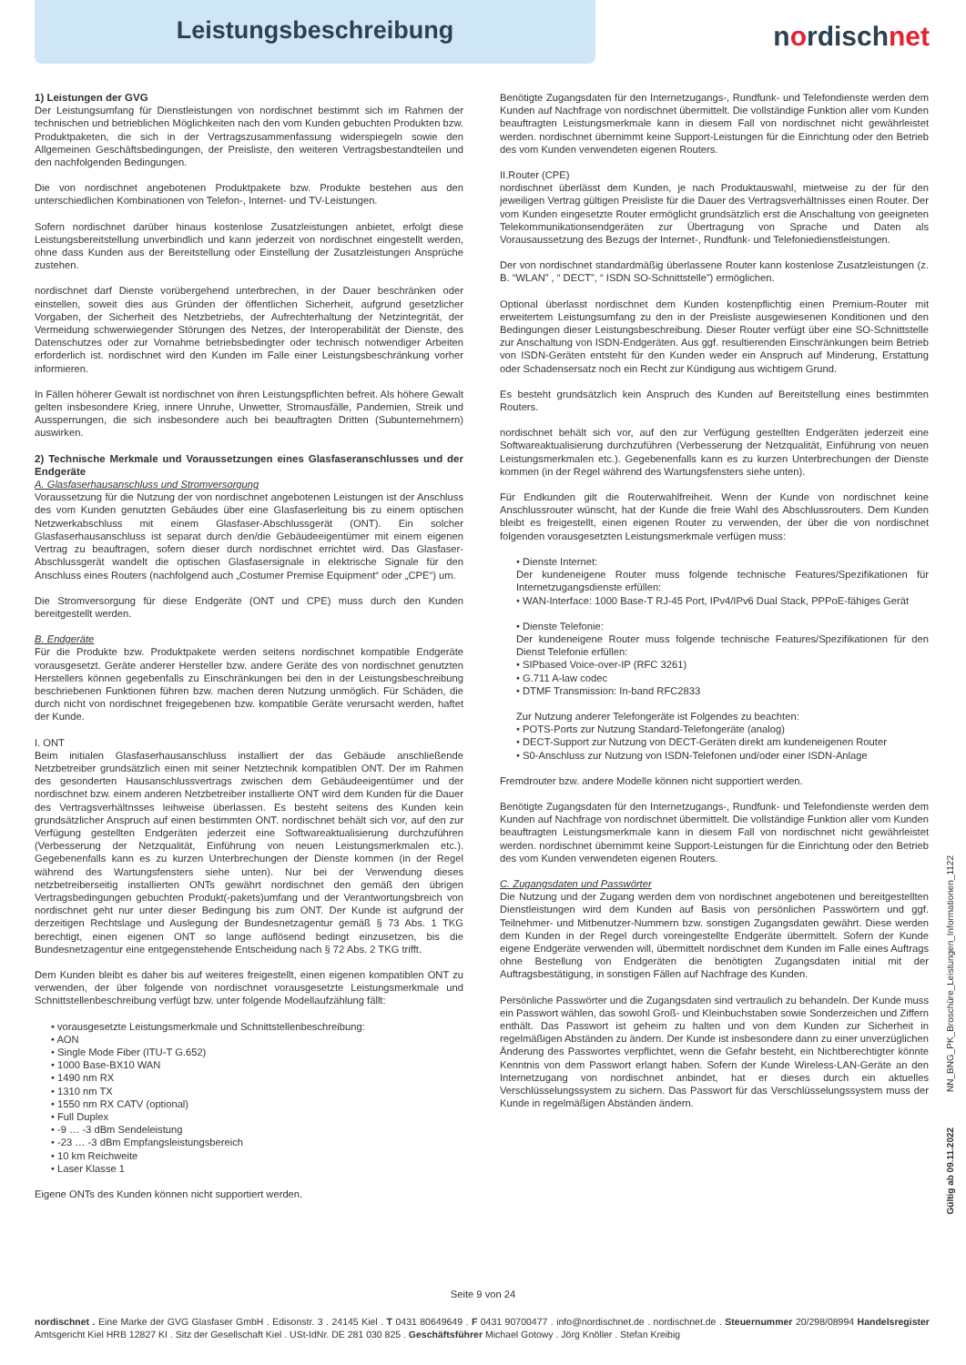Leistungsbeschreibung
nordischnet
1) Leistungen der GVG
Der Leistungsumfang für Dienstleistungen von nordischnet bestimmt sich im Rahmen der technischen und betrieblichen Möglichkeiten nach den vom Kunden gebuchten Produkten bzw. Produktpaketen, die sich in der Vertragszusammenfassung widerspiegeln sowie den Allgemeinen Geschäftsbedingungen, der Preisliste, den weiteren Vertragsbestandteilen und den nachfolgenden Bedingungen.
Die von nordischnet angebotenen Produktpakete bzw. Produkte bestehen aus den unterschiedlichen Kombinationen von Telefon-, Internet- und TV-Leistungen.
Sofern nordischnet darüber hinaus kostenlose Zusatzleistungen anbietet, erfolgt diese Leistungsbereitstellung unverbindlich und kann jederzeit von nordischnet eingestellt werden, ohne dass Kunden aus der Bereitstellung oder Einstellung der Zusatzleistungen Ansprüche zustehen.
nordischnet darf Dienste vorübergehend unterbrechen, in der Dauer beschränken oder einstellen, soweit dies aus Gründen der öffentlichen Sicherheit, aufgrund gesetzlicher Vorgaben, der Sicherheit des Netzbetriebs, der Aufrechterhaltung der Netzintegrität, der Vermeidung schwerwiegender Störungen des Netzes, der Interoperabilität der Dienste, des Datenschutzes oder zur Vornahme betriebsbedingter oder technisch notwendiger Arbeiten erforderlich ist. nordischnet wird den Kunden im Falle einer Leistungsbeschränkung vorher informieren.
In Fällen höherer Gewalt ist nordischnet von ihren Leistungspflichten befreit. Als höhere Gewalt gelten insbesondere Krieg, innere Unruhe, Unwetter, Stromausfälle, Pandemien, Streik und Aussperrungen, die sich insbesondere auch bei beauftragten Dritten (Subunternehmern) auswirken.
2) Technische Merkmale und Voraussetzungen eines Glasfaseranschlusses und der Endgeräte
A. Glasfaserhausanschluss und Stromversorgung
Voraussetzung für die Nutzung der von nordischnet angebotenen Leistungen ist der Anschluss des vom Kunden genutzten Gebäudes über eine Glasfaserleitung bis zu einem optischen Netzwerkabschluss mit einem Glasfaser-Abschlussgerät (ONT). Ein solcher Glasfaserhausanschluss ist separat durch den/die Gebäudeeigentümer mit einem eigenen Vertrag zu beauftragen, sofern dieser durch nordischnet errichtet wird. Das Glasfaser-Abschlussgerät wandelt die optischen Glasfasersignale in elektrische Signale für den Anschluss eines Routers (nachfolgend auch „Costumer Premise Equipment“ oder „CPE“) um.
Die Stromversorgung für diese Endgeräte (ONT und CPE) muss durch den Kunden bereitgestellt werden.
B. Endgeräte
Für die Produkte bzw. Produktpakete werden seitens nordischnet kompatible Endgeräte vorausgesetzt. Geräte anderer Hersteller bzw. andere Geräte des von nordischnet genutzten Herstellers können gegebenfalls zu Einschränkungen bei den in der Leistungsbeschreibung beschriebenen Funktionen führen bzw. machen deren Nutzung unmöglich. Für Schäden, die durch nicht von nordischnet freigegebenen bzw. kompatible Geräte verursacht werden, haftet der Kunde.
I. ONT
Beim initialen Glasfaserhausanschluss installiert der das Gebäude anschließende Netzbetreiber grundsätzlich einen mit seiner Netztechnik kompatiblen ONT. Der im Rahmen des gesonderten Hausanschlussvertrags zwischen dem Gebäudeeigentümer und der nordischnet bzw. einem anderen Netzbetreiber installierte ONT wird dem Kunden für die Dauer des Vertragsverhältnsses leihweise überlassen. Es besteht seitens des Kunden kein grundsätzlicher Anspruch auf einen bestimmten ONT. nordischnet behält sich vor, auf den zur Verfügung gestellten Endgeräten jederzeit eine Softwareaktualisierung durchzuführen (Verbesserung der Netzqualität, Einführung von neuen Leistungsmerkmalen etc.). Gegebenenfalls kann es zu kurzen Unterbrechungen der Dienste kommen (in der Regel während des Wartungsfensters siehe unten). Nur bei der Verwendung dieses netzbetreiberseitig installierten ONTs gewährt nordischnet den gemäß den übrigen Vertragsbedingungen gebuchten Produkt(-pakets)umfang und der Verantwortungsbreich von nordischnet geht nur unter dieser Bedingung bis zum ONT. Der Kunde ist aufgrund der derzeitigen Rechtslage und Auslegung der Bundesnetzagentur gemäß § 73 Abs. 1 TKG berechtigt, einen eigenen ONT so lange auflösend bedingt einzusetzen, bis die Bundesnetzagentur eine entgegenstehende Entscheidung nach § 72 Abs. 2 TKG trifft.
Dem Kunden bleibt es daher bis auf weiteres freigestellt, einen eigenen kompatiblen ONT zu verwenden, der über folgende von nordischnet vorausgesetzte Leistungsmerkmale und Schnittstellenbeschreibung verfügt bzw. unter folgende Modellaufzählung fällt:
• vorausgesetzte Leistungsmerkmale und Schnittstellenbeschreibung:
• AON
• Single Mode Fiber (ITU-T G.652)
• 1000 Base-BX10 WAN
• 1490 nm RX
• 1310 nm TX
• 1550 nm RX CATV (optional)
• Full Duplex
• -9 … -3 dBm Sendeleistung
• -23 … -3 dBm Empfangsleistungsbereich
• 10 km Reichweite
• Laser Klasse 1
Eigene ONTs des Kunden können nicht supportiert werden.
Benötigte Zugangsdaten für den Internetzugangs-, Rundfunk- und Telefondienste werden dem Kunden auf Nachfrage von nordischnet übermittelt. Die vollständige Funktion aller vom Kunden beauftragten Leistungsmerkmale kann in diesem Fall von nordischnet nicht gewährleistet werden. nordischnet übernimmt keine Support-Leistungen für die Einrichtung oder den Betrieb des vom Kunden verwendeten eigenen Routers.
II.Router (CPE)
nordischnet überlässt dem Kunden, je nach Produktauswahl, mietweise zu der für den jeweiligen Vertrag gültigen Preisliste für die Dauer des Vertragsverhältnisses einen Router. Der vom Kunden eingesetzte Router ermöglicht grundsätzlich erst die Anschaltung von geeigneten Telekommunikationsendgeräten zur Übertragung von Sprache und Daten als Vorausaussetzung des Bezugs der Internet-, Rundfunk- und Telefoniedienstleistungen.
Der von nordischnet standardmäßig überlassene Router kann kostenlose Zusatzleistungen (z. B. “WLAN” , “ DECT”, “ ISDN SO-Schnittstelle”) ermöglichen.
Optional überlasst nordischnet dem Kunden kostenpflichtig einen Premium-Router mit erweitertem Leistungsumfang zu den in der Preisliste ausgewiesenen Konditionen und den Bedingungen dieser Leistungsbeschreibung. Dieser Router verfügt über eine SO-Schnittstelle zur Anschaltung von ISDN-Endgeräten. Aus ggf. resultierenden Einschränkungen beim Betrieb von ISDN-Geräten entsteht für den Kunden weder ein Anspruch auf Minderung, Erstattung oder Schadensersatz noch ein Recht zur Kündigung aus wichtigem Grund.
Es besteht grundsätzlich kein Anspruch des Kunden auf Bereitstellung eines bestimmten Routers.
nordischnet behält sich vor, auf den zur Verfügung gestellten Endgeräten jederzeit eine Softwareaktualisierung durchzuführen (Verbesserung der Netzqualität, Einführung von neuen Leistungsmerkmalen etc.). Gegebenenfalls kann es zu kurzen Unterbrechungen der Dienste kommen (in der Regel während des Wartungsfensters siehe unten).
Für Endkunden gilt die Routerwahlfreiheit. Wenn der Kunde von nordischnet keine Anschlussrouter wünscht, hat der Kunde die freie Wahl des Abschlussrouters. Dem Kunden bleibt es freigestellt, einen eigenen Router zu verwenden, der über die von nordischnet folgenden vorausgesetzten Leistungsmerkmale verfügen muss:
• Dienste Internet:
Der kundeneigene Router muss folgende technische Features/Spezifikationen für Internetzugangsdienste erfüllen:
• WAN-Interface: 1000 Base-T RJ-45 Port, IPv4/IPv6 Dual Stack, PPPoE-fähiges Gerät
• Dienste Telefonie:
Der kundeneigene Router muss folgende technische Features/Spezifikationen für den Dienst Telefonie erfüllen:
• SIPbased Voice-over-IP (RFC 3261)
• G.711 A-law codec
• DTMF Transmission: In-band RFC2833
Zur Nutzung anderer Telefongeräte ist Folgendes zu beachten:
• POTS-Ports zur Nutzung Standard-Telefongeräte (analog)
• DECT-Support zur Nutzung von DECT-Geräten direkt am kundeneigenen Router
• S0-Anschluss zur Nutzung von ISDN-Telefonen und/oder einer ISDN-Anlage
Fremdrouter bzw. andere Modelle können nicht supportiert werden.
Benötigte Zugangsdaten für den Internetzugangs-, Rundfunk- und Telefondienste werden dem Kunden auf Nachfrage von nordischnet übermittelt. Die vollständige Funktion aller vom Kunden beauftragten Leistungsmerkmale kann in diesem Fall von nordischnet nicht gewährleistet werden. nordischnet übernimmt keine Support-Leistungen für die Einrichtung oder den Betrieb des vom Kunden verwendeten eigenen Routers.
C. Zugangsdaten und Passwörter
Die Nutzung und der Zugang werden dem von nordischnet angebotenen und bereitgestellten Dienstleistungen wird dem Kunden auf Basis von persönlichen Passwörtern und ggf. Teilnehmer- und Mitbenutzer-Nummern bzw. sonstigen Zugangsdaten gewährt. Diese werden dem Kunden in der Regel durch voreingestellte Endgeräte übermittelt. Sofern der Kunde eigene Endgeräte verwenden will, übermittelt nordischnet dem Kunden im Falle eines Auftrags ohne Bestellung von Endgeräten die benötigten Zugangsdaten initial mit der Auftragsbestätigung, in sonstigen Fällen auf Nachfrage des Kunden.
Persönliche Passwörter und die Zugangsdaten sind vertraulich zu behandeln. Der Kunde muss ein Passwort wählen, das sowohl Groß- und Kleinbuchstaben sowie Sonderzeichen und Ziffern enthält. Das Passwort ist geheim zu halten und von dem Kunden zur Sicherheit in regelmäßigen Abständen zu ändern. Der Kunde ist insbesondere dann zu einer unverzüglichen Änderung des Passwortes verpflichtet, wenn die Gefahr besteht, ein Nichtberechtigter könnte Kenntnis von dem Passwort erlangt haben. Sofern der Kunde Wireless-LAN-Geräte an den Internetzugang von nordischnet anbindet, hat er dieses durch ein aktuelles Verschlüsselungssystem zu sichern. Das Passwort für das Verschlüsselungssystem muss der Kunde in regelmäßigen Abständen ändern.
Gültig ab 09.11.2022 NN_BNG_PK_Broschüre_Leistungen_Informationen_1122
Seite 9 von 24
nordischnet . Eine Marke der GVG Glasfaser GmbH . Edisonstr. 3 . 24145 Kiel . T 0431 80649649 . F 0431 90700477 . info@nordischnet.de . nordischnet.de . Steuernummer 20/298/08994 Handelsregister Amtsgericht Kiel HRB 12827 KI . Sitz der Gesellschaft Kiel . USt-IdNr. DE 281 030 825 . Geschäftsführer Michael Gotowy . Jörg Knöller . Stefan Kreibig